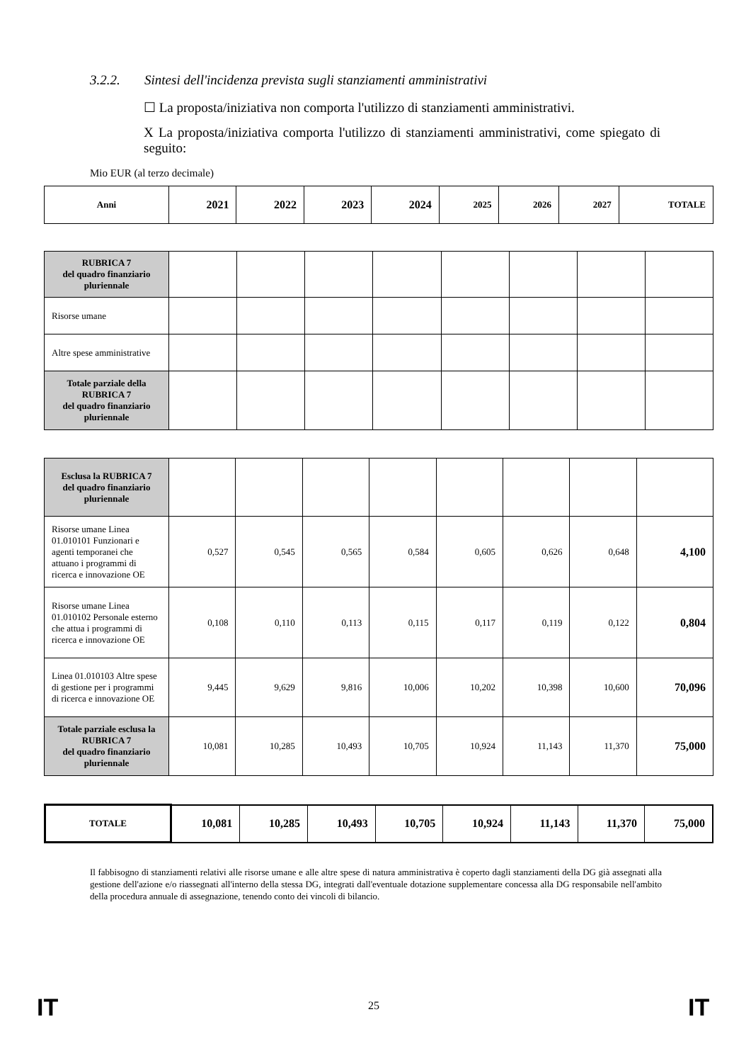3.2.2. Sintesi dell'incidenza prevista sugli stanziamenti amministrativi
☐ La proposta/iniziativa non comporta l'utilizzo di stanziamenti amministrativi.
X La proposta/iniziativa comporta l'utilizzo di stanziamenti amministrativi, come spiegato di seguito:
Mio EUR (al terzo decimale)
| Anni | 2021 | 2022 | 2023 | 2024 | 2025 | 2026 | 2027 | TOTALE |
| --- | --- | --- | --- | --- | --- | --- | --- | --- |
| RUBRICA 7 del quadro finanziario pluriennale | | | | | | | | |
| Risorse umane | | | | | | | | |
| Altre spese amministrative | | | | | | | | |
| Totale parziale della RUBRICA 7 del quadro finanziario pluriennale | | | | | | | | |
| Esclusa la RUBRICA 7 del quadro finanziario pluriennale | | | | | | | | |
| Risorse umane Linea 01.010101 Funzionari e agenti temporanei che attuano i programmi di ricerca e innovazione OE | 0,527 | 0,545 | 0,565 | 0,584 | 0,605 | 0,626 | 0,648 | 4,100 |
| Risorse umane Linea 01.010102 Personale esterno che attua i programmi di ricerca e innovazione OE | 0,108 | 0,110 | 0,113 | 0,115 | 0,117 | 0,119 | 0,122 | 0,804 |
| Linea 01.010103 Altre spese di gestione per i programmi di ricerca e innovazione OE | 9,445 | 9,629 | 9,816 | 10,006 | 10,202 | 10,398 | 10,600 | 70,096 |
| Totale parziale esclusa la RUBRICA 7 del quadro finanziario pluriennale | 10,081 | 10,285 | 10,493 | 10,705 | 10,924 | 11,143 | 11,370 | 75,000 |
| TOTALE | 10,081 | 10,285 | 10,493 | 10,705 | 10,924 | 11,143 | 11,370 | 75,000 |
Il fabbisogno di stanziamenti relativi alle risorse umane e alle altre spese di natura amministrativa è coperto dagli stanziamenti della DG già assegnati alla gestione dell'azione e/o riassegnati all'interno della stessa DG, integrati dall'eventuale dotazione supplementare concessa alla DG responsabile nell'ambito della procedura annuale di assegnazione, tenendo conto dei vincoli di bilancio.
IT 25 IT